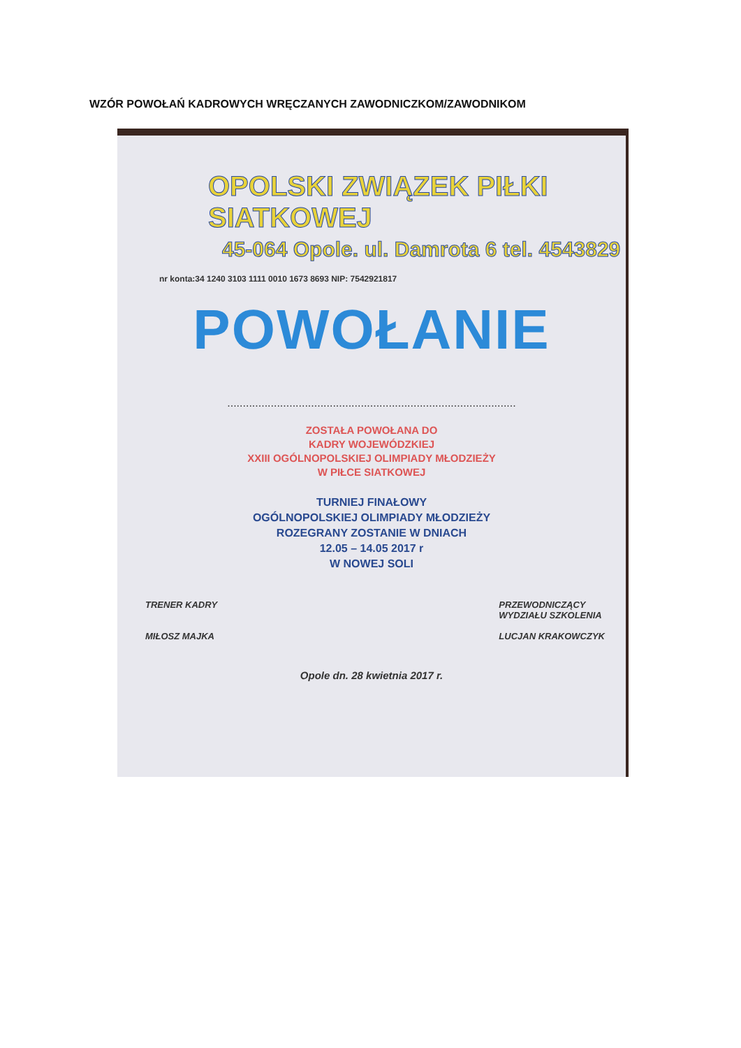WZÓR POWOŁAŃ KADROWYCH WRĘCZANYCH ZAWODNICZKOM/ZAWODNIKOM
OPOLSKI ZWIĄZEK PIŁKI SIATKOWEJ
45-064 Opole. ul. Damrota 6 tel. 4543829
nr konta:34 1240 3103 1111 0010 1673 8693 NIP: 7542921817
POWOŁANIE
.............................................................................................
ZOSTAŁA POWOŁANA DO
KADRY WOJEWÓDZKIEJ
XXIII OGÓLNOPOLSKIEJ OLIMPIADY MŁODZIEŻY
W PIŁCE SIATKOWEJ
TURNIEJ FINAŁOWY
OGÓLNOPOLSKIEJ OLIMPIADY MŁODZIEŻY
ROZEGRANY ZOSTANIE W DNIACH
12.05 – 14.05 2017 r
W NOWEJ SOLI
TRENER KADRY
MIŁOSZ MAJKA
PRZEWODNICZĄCY
WYDZIAŁU SZKOLENIA
LUCJAN KRAKOWCZYK
Opole dn. 28 kwietnia 2017 r.